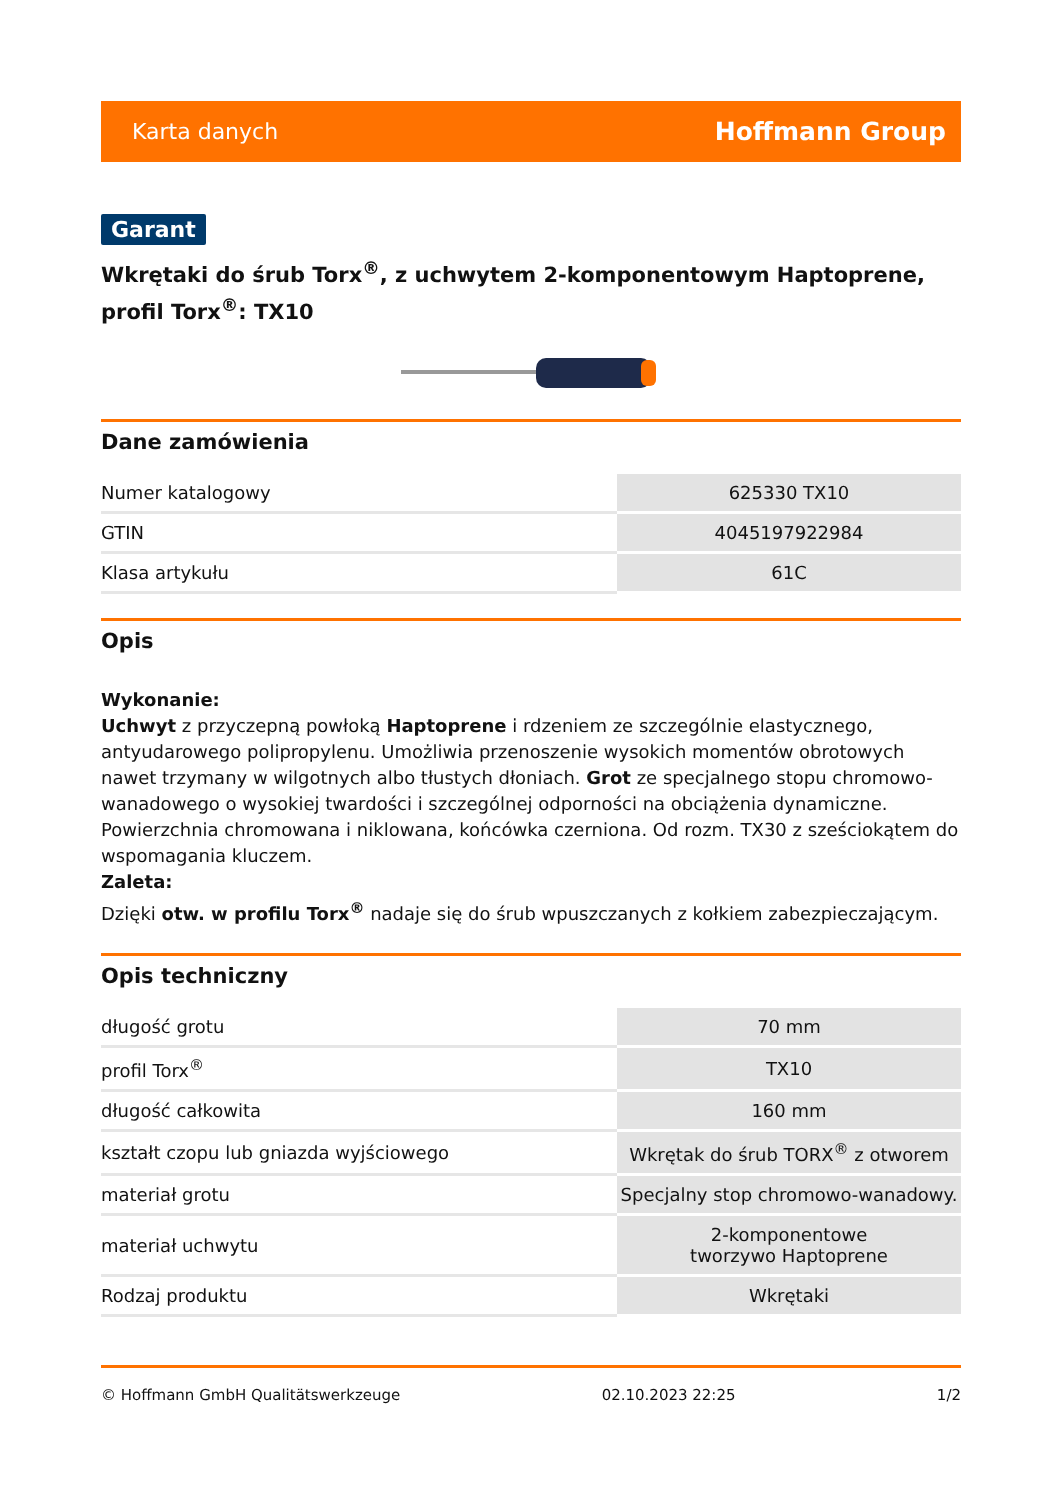Karta danych Hoffmann Group
Garant
Wkrętaki do śrub Torx<sup>®</sup>, z uchwytem 2-komponentowym Haptoprene, profil Torx<sup>®</sup>: TX10
Dane zamówienia
| Numer katalogowy | 625330 TX10 |
| GTIN | 4045197922984 |
| Klasa artykułu | 61C |
Opis
Wykonanie:
Uchwyt z przyczepną powłoką Haptoprene i rdzeniem ze szczególnie elastycznego, antyudarowego polipropylenu. Umożliwia przenoszenie wysokich momentów obrotowych nawet trzymany w wilgotnych albo tłustych dłoniach. Grot ze specjalnego stopu chromowo-wanadowego o wysokiej twardości i szczególnej odporności na obciążenia dynamiczne. Powierzchnia chromowana i niklowana, końcówka czerniona. Od rozm. TX30 z sześciokątem do wspomagania kluczem.
Zaleta:
Dzięki otw. w profilu Torx<sup>®</sup> nadaje się do śrub wpuszczanych z kołkiem zabezpieczającym.
Opis techniczny
| długość grotu | 70 mm |
| profil Torx<sup>®</sup> | TX10 |
| długość całkowita | 160 mm |
| kształt czopu lub gniazda wyjściowego | Wkrętak do śrub TORX<sup>®</sup> z otworem |
| materiał grotu | Specjalny stop chromowo-wanadowy. |
| materiał uchwytu | 2-komponentowe tworzywo Haptoprene |
| Rodzaj produktu | Wkrętaki |
© Hoffmann GmbH Qualitätswerkzeuge 02.10.2023 22:25 1/2